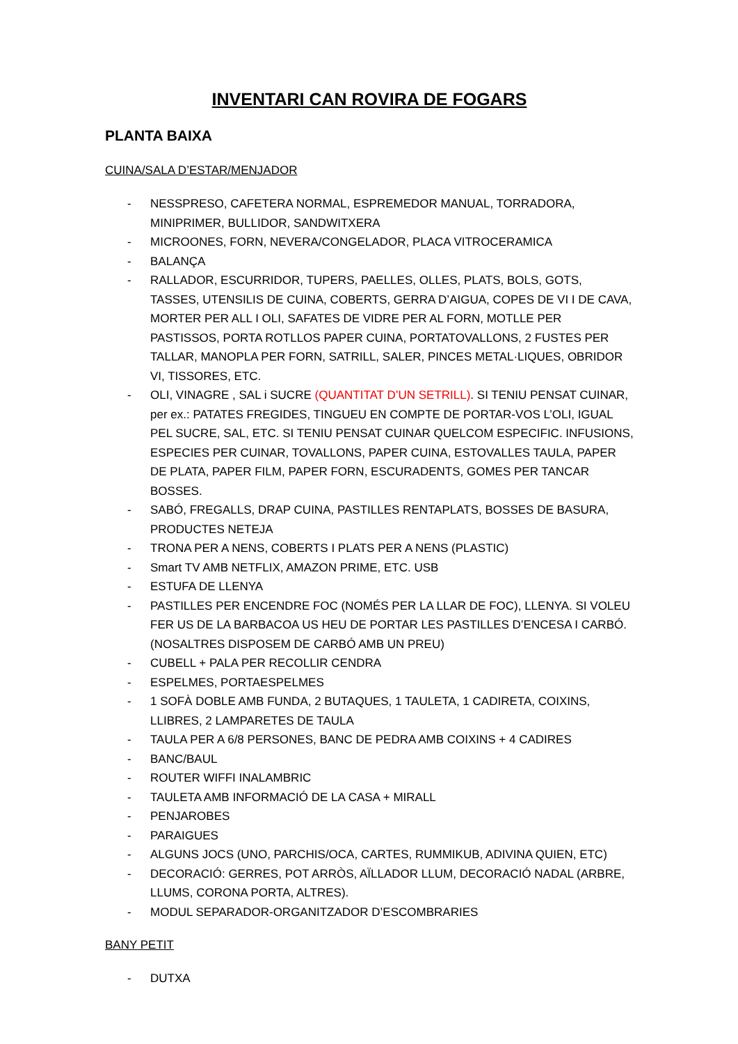INVENTARI CAN ROVIRA DE FOGARS
PLANTA BAIXA
CUINA/SALA D’ESTAR/MENJADOR
- NESSPRESO, CAFETERA NORMAL, ESPREMEDOR MANUAL, TORRADORA, MINIPRIMER, BULLIDOR, SANDWITXERA
- MICROONES, FORN, NEVERA/CONGELADOR, PLACA VITROCERAMICA
- BALANÇA
- RALLADOR, ESCURRIDOR, TUPERS, PAELLES, OLLES, PLATS, BOLS, GOTS, TASSES, UTENSILIS DE CUINA, COBERTS, GERRA D’AIGUA, COPES DE VI I DE CAVA, MORTER PER ALL I OLI, SAFATES DE VIDRE PER AL FORN, MOTLLE PER PASTISSOS, PORTA ROTLLOS PAPER CUINA, PORTATOVALLONS, 2 FUSTES PER TALLAR, MANOPLA PER FORN, SATRILL, SALER, PINCES METAL·LIQUES, OBRIDOR VI, TISSORES, ETC.
- OLI, VINAGRE , SAL i SUCRE (QUANTITAT D’UN SETRILL). SI TENIU PENSAT CUINAR, per ex.: PATATES FREGIDES, TINGUEU EN COMPTE DE PORTAR-VOS L’OLI, IGUAL PEL SUCRE, SAL, ETC. SI TENIU PENSAT CUINAR QUELCOM ESPECIFIC. INFUSIONS, ESPECIES PER CUINAR, TOVALLONS, PAPER CUINA, ESTOVALLES TAULA, PAPER DE PLATA, PAPER FILM, PAPER FORN, ESCURADENTS, GOMES PER TANCAR BOSSES.
- SABÓ, FREGALLS, DRAP CUINA, PASTILLES RENTAPLATS, BOSSES DE BASURA, PRODUCTES NETEJA
- TRONA PER A NENS, COBERTS I PLATS PER A NENS (PLASTIC)
- Smart TV AMB NETFLIX, AMAZON PRIME, ETC. USB
- ESTUFA DE LLENYA
- PASTILLES PER ENCENDRE FOC (NOMÉS PER LA LLAR DE FOC), LLENYA. SI VOLEU FER US DE LA BARBACOA US HEU DE PORTAR LES PASTILLES D’ENCESA I CARBÓ. (NOSALTRES DISPOSEM DE CARBÓ AMB UN PREU)
- CUBELL + PALA PER RECOLLIR CENDRA
- ESPELMES, PORTAESPELMES
- 1 SOFÀ DOBLE AMB FUNDA, 2 BUTAQUES, 1 TAULETA, 1 CADIRETA, COIXINS, LLIBRES, 2 LAMPARETES DE TAULA
- TAULA PER A 6/8 PERSONES, BANC DE PEDRA AMB COIXINS + 4 CADIRES
- BANC/BAUL
- ROUTER WIFFI INALAMBRIC
- TAULETA AMB INFORMACIÓ DE LA CASA + MIRALL
- PENJAROBES
- PARAIGUES
- ALGUNS JOCS (UNO, PARCHIS/OCA, CARTES, RUMMIKUB, ADIVINA QUIEN, ETC)
- DECORACIÓ: GERRES, POT ARRÒS, AÏLLADOR LLUM, DECORACIÓ NADAL (ARBRE, LLUMS, CORONA PORTA, ALTRES).
- MODUL SEPARADOR-ORGANITZADOR D’ESCOMBRARIES
BANY PETIT
- DUTXA